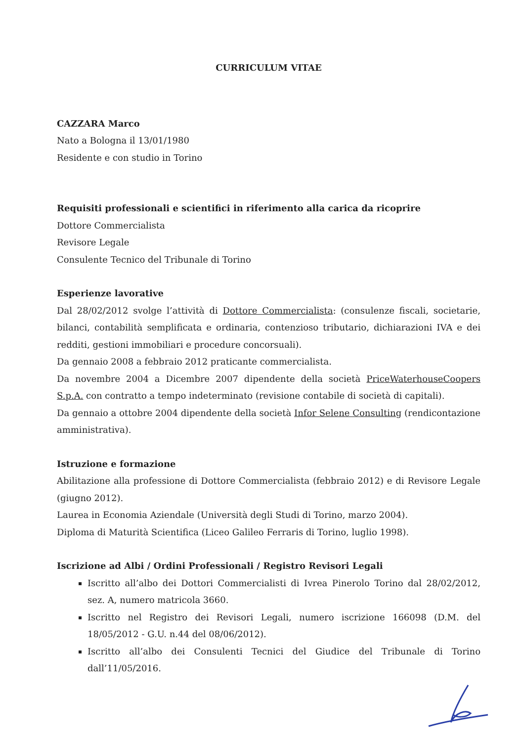CURRICULUM VITAE
CAZZARA Marco
Nato a Bologna il 13/01/1980
Residente e con studio in Torino
Requisiti professionali e scientifici in riferimento alla carica da ricoprire
Dottore Commercialista
Revisore Legale
Consulente Tecnico del Tribunale di Torino
Esperienze lavorative
Dal 28/02/2012 svolge l’attività di Dottore Commercialista: (consulenze fiscali, societarie, bilanci, contabilità semplificata e ordinaria, contenzioso tributario, dichiarazioni IVA e dei redditi, gestioni immobiliari e procedure concorsuali).
Da gennaio 2008 a febbraio 2012 praticante commercialista.
Da novembre 2004 a Dicembre 2007 dipendente della società PriceWaterhouseCoopers S.p.A. con contratto a tempo indeterminato (revisione contabile di società di capitali).
Da gennaio a ottobre 2004 dipendente della società Infor Selene Consulting (rendicontazione amministrativa).
Istruzione e formazione
Abilitazione alla professione di Dottore Commercialista (febbraio 2012) e di Revisore Legale (giugno 2012).
Laurea in Economia Aziendale (Università degli Studi di Torino, marzo 2004).
Diploma di Maturità Scientifica (Liceo Galileo Ferraris di Torino, luglio 1998).
Iscrizione ad Albi / Ordini Professionali / Registro Revisori Legali
Iscritto all’albo dei Dottori Commercialisti di Ivrea Pinerolo Torino dal 28/02/2012, sez. A, numero matricola 3660.
Iscritto nel Registro dei Revisori Legali, numero iscrizione 166098 (D.M. del 18/05/2012 - G.U. n.44 del 08/06/2012).
Iscritto all’albo dei Consulenti Tecnici del Giudice del Tribunale di Torino dall’11/05/2016.